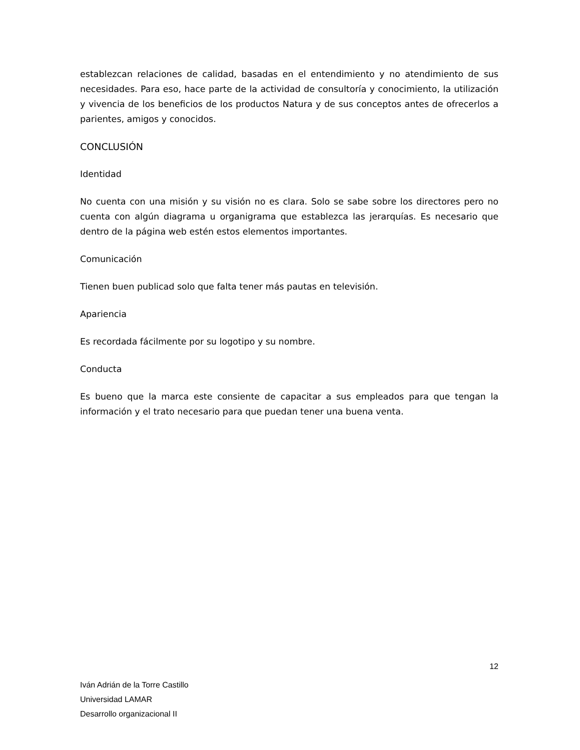establezcan relaciones de calidad, basadas en el entendimiento y no atendimiento de sus necesidades. Para eso, hace parte de la actividad de consultoría y conocimiento, la utilización y vivencia de los beneficios de los productos Natura y de sus conceptos antes de ofrecerlos a parientes, amigos y conocidos.
CONCLUSIÓN
Identidad
No cuenta con una misión y su visión no es clara. Solo se sabe sobre los directores pero no cuenta con algún diagrama u organigrama que establezca las jerarquías. Es necesario que dentro de la página web estén estos elementos importantes.
Comunicación
Tienen buen publicad solo que falta tener más pautas en televisión.
Apariencia
Es recordada fácilmente por su logotipo y su nombre.
Conducta
Es bueno que la marca este consiente de capacitar a sus empleados para que tengan la información y el trato necesario para que puedan tener una buena venta.
12
Iván Adrián de la Torre Castillo
Universidad LAMAR
Desarrollo organizacional II